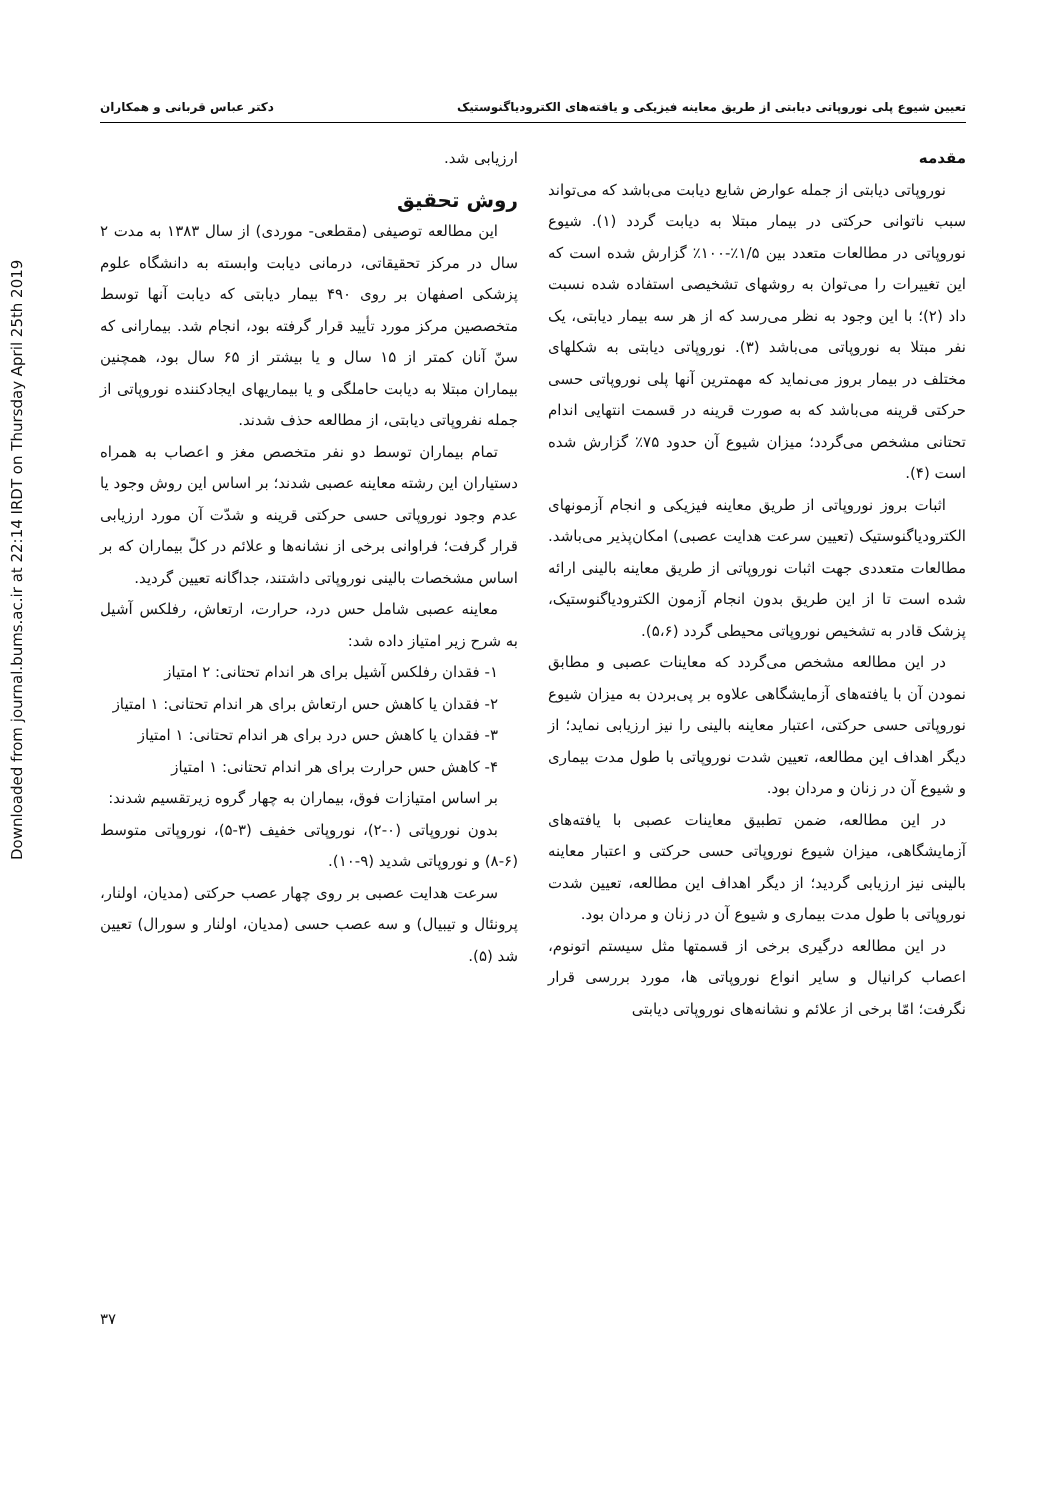Downloaded from journal.bums.ac.ir at 22:14 IRDT on Thursday April 25th 2019
تعیین شیوع پلی نوروپاتی دیابتی از طریق معاینه فیزیکی و یافته‌های الکترودیاگنوستیک دکتر عباس قربانی و همکاران
مقدمه
نوروپاتی دیابتی از جمله عوارض شایع دیابت می‌باشد که می‌تواند سبب ناتوانی حرکتی در بیمار مبتلا به دیابت گردد (۱). شیوع نوروپاتی در مطالعات متعدد بین ۱/۵٪-۱۰۰٪ گزارش شده است که این تغییرات را می‌توان به روشهای تشخیصی استفاده شده نسبت داد (۲)؛ با این وجود به نظر می‌رسد که از هر سه بیمار دیابتی، یک نفر مبتلا به نوروپاتی می‌باشد (۳). نوروپاتی دیابتی به شکلهای مختلف در بیمار بروز می‌نماید که مهمترین آنها پلی نوروپاتی حسی حرکتی قرینه می‌باشد که به صورت قرینه در قسمت انتهایی اندام تحتانی مشخص می‌گردد؛ میزان شیوع آن حدود ۷۵٪ گزارش شده است (۴).
اثبات بروز نوروپاتی از طریق معاینه فیزیکی و انجام آزمونهای الکترودیاگنوستیک (تعیین سرعت هدایت عصبی) امکان‌پذیر می‌باشد. مطالعات متعددی جهت اثبات نوروپاتی از طریق معاینه بالینی ارائه شده است تا از این طریق بدون انجام آزمون الکترودیاگنوستیک، پزشک قادر به تشخیص نوروپاتی محیطی گردد (۵،۶).
در این مطالعه مشخص می‌گردد که معاینات عصبی و مطابق نمودن آن با یافته‌های آزمایشگاهی علاوه بر پی‌بردن به میزان شیوع نوروپاتی حسی حرکتی، اعتبار معاینه بالینی را نیز ارزیابی نماید؛ از دیگر اهداف این مطالعه، تعیین شدت نوروپاتی با طول مدت بیماری و شیوع آن در زنان و مردان بود.
در این مطالعه، ضمن تطبیق معاینات عصبی با یافته‌های آزمایشگاهی، میزان شیوع نوروپاتی حسی حرکتی و اعتبار معاینه بالینی نیز ارزیابی گردید؛ از دیگر اهداف این مطالعه، تعیین شدت نوروپاتی با طول مدت بیماری و شیوع آن در زنان و مردان بود.
در این مطالعه درگیری برخی از قسمتها مثل سیستم اتونوم، اعصاب کرانیال و سایر انواع نوروپاتی ها، مورد بررسی قرار نگرفت؛ امّا برخی از علائم و نشانه‌های نوروپاتی دیابتی
ارزیابی شد.
روش تحقیق
این مطالعه توصیفی (مقطعی- موردی) از سال ۱۳۸۳ به مدت ۲ سال در مرکز تحقیقاتی، درمانی دیابت وابسته به دانشگاه علوم پزشکی اصفهان بر روی ۴۹۰ بیمار دیابتی که دیابت آنها توسط متخصصین مرکز مورد تأیید قرار گرفته بود، انجام شد. بیمارانی که سنّ آنان کمتر از ۱۵ سال و یا بیشتر از ۶۵ سال بود، همچنین بیماران مبتلا به دیابت حاملگی و یا بیماریهای ایجادکننده نوروپاتی از جمله نفروپاتی دیابتی، از مطالعه حذف شدند.
تمام بیماران توسط دو نفر متخصص مغز و اعصاب به همراه دستیاران این رشته معاینه عصبی شدند؛ بر اساس این روش وجود یا عدم وجود نوروپاتی حسی حرکتی قرینه و شدّت آن مورد ارزیابی قرار گرفت؛ فراوانی برخی از نشانه‌ها و علائم در کلّ بیماران که بر اساس مشخصات بالینی نوروپاتی داشتند، جداگانه تعیین گردید.
معاینه عصبی شامل حس درد، حرارت، ارتعاش، رفلکس آشیل به شرح زیر امتیاز داده شد:
۱- فقدان رفلکس آشیل برای هر اندام تحتانی: ۲ امتیاز
۲- فقدان یا کاهش حس ارتعاش برای هر اندام تحتانی: ۱ امتیاز
۳- فقدان یا کاهش حس درد برای هر اندام تحتانی: ۱ امتیاز
۴- کاهش حس حرارت برای هر اندام تحتانی: ۱ امتیاز
بر اساس امتیازات فوق، بیماران به چهار گروه زیرتقسیم شدند:
بدون نوروپاتی (۰-۲)، نوروپاتی خفیف (۳-۵)، نوروپاتی متوسط (۶-۸) و نوروپاتی شدید (۹-۱۰).
سرعت هدایت عصبی بر روی چهار عصب حرکتی (مدیان، اولنار، پرونئال و تیبیال) و سه عصب حسی (مدیان، اولنار و سورال) تعیین شد (۵).
۳۷